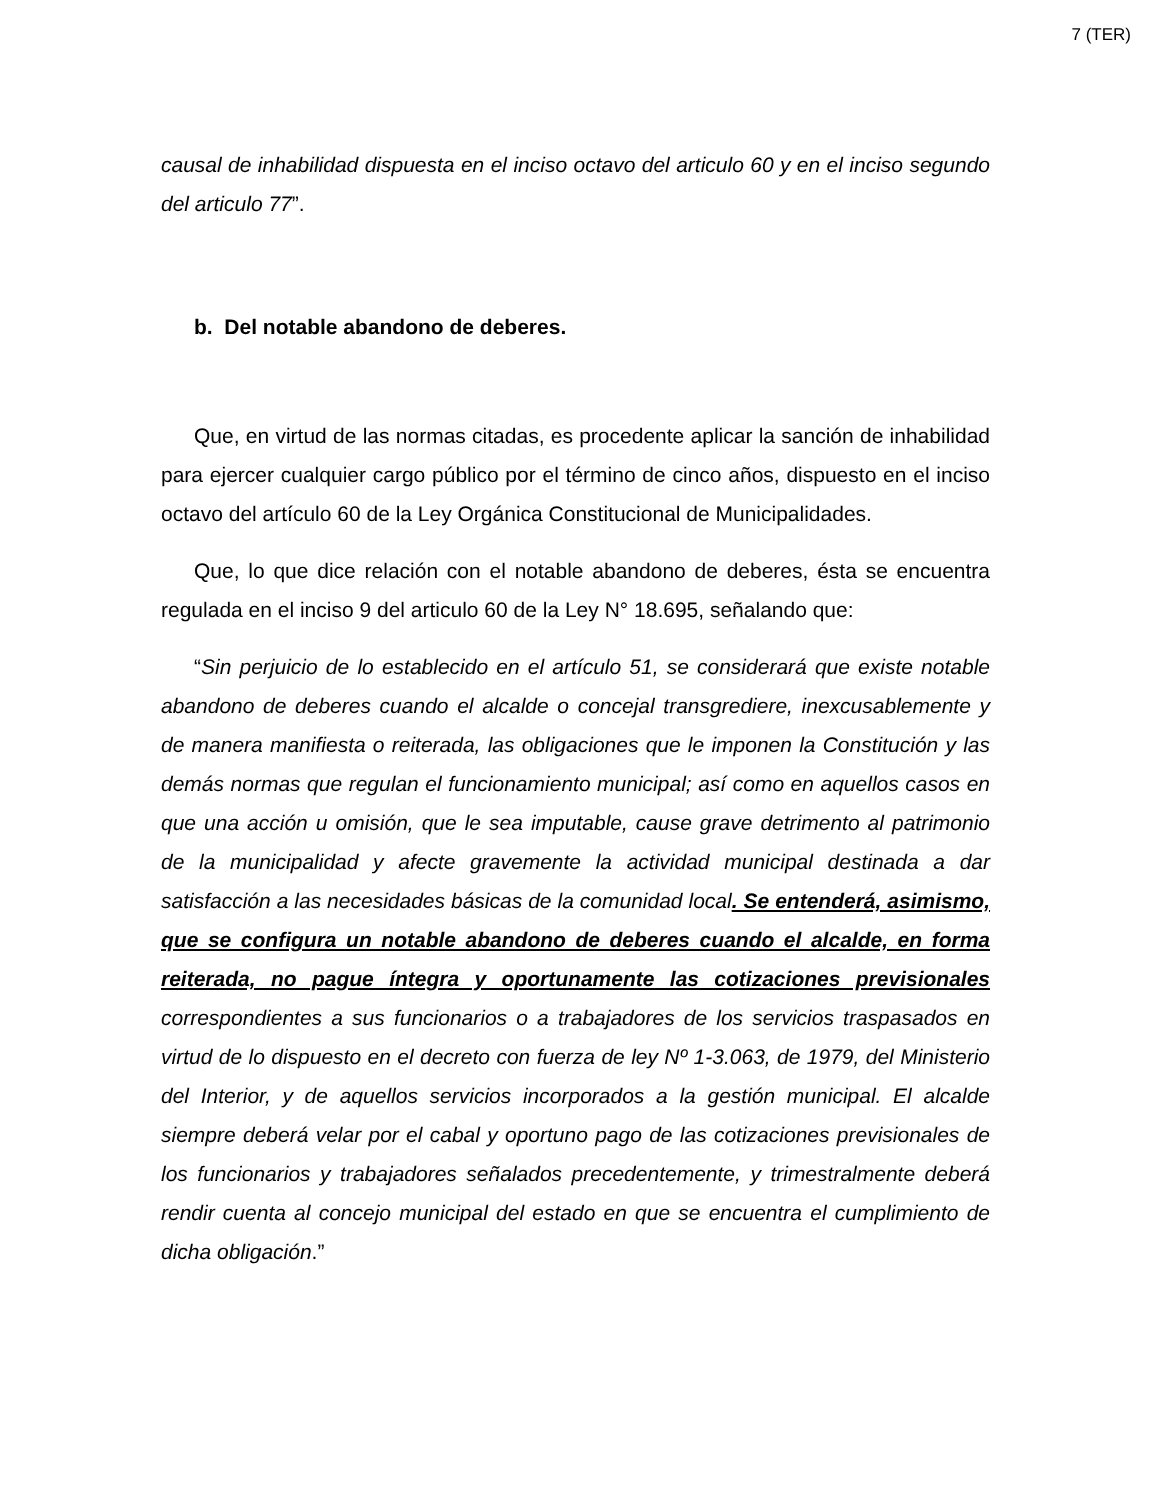7 (TER)
causal de inhabilidad dispuesta en el inciso octavo del articulo 60 y en el inciso segundo del articulo 77”.
b. Del notable abandono de deberes.
Que, en virtud de las normas citadas, es procedente aplicar la sanción de inhabilidad para ejercer cualquier cargo público por el término de cinco años, dispuesto en el inciso octavo del artículo 60 de la Ley Orgánica Constitucional de Municipalidades.
Que, lo que dice relación con el notable abandono de deberes, ésta se encuentra regulada en el inciso 9 del articulo 60 de la Ley N° 18.695, señalando que:
“Sin perjuicio de lo establecido en el artículo 51, se considerará que existe notable abandono de deberes cuando el alcalde o concejal transgrediere, inexcusablemente y de manera manifiesta o reiterada, las obligaciones que le imponen la Constitución y las demás normas que regulan el funcionamiento municipal; así como en aquellos casos en que una acción u omisión, que le sea imputable, cause grave detrimento al patrimonio de la municipalidad y afecte gravemente la actividad municipal destinada a dar satisfacción a las necesidades básicas de la comunidad local. Se entenderá, asimismo, que se configura un notable abandono de deberes cuando el alcalde, en forma reiterada, no pague íntegra y oportunamente las cotizaciones previsionales correspondientes a sus funcionarios o a trabajadores de los servicios traspasados en virtud de lo dispuesto en el decreto con fuerza de ley Nº 1-3.063, de 1979, del Ministerio del Interior, y de aquellos servicios incorporados a la gestión municipal. El alcalde siempre deberá velar por el cabal y oportuno pago de las cotizaciones previsionales de los funcionarios y trabajadores señalados precedentemente, y trimestralmente deberá rendir cuenta al concejo municipal del estado en que se encuentra el cumplimiento de dicha obligación.”